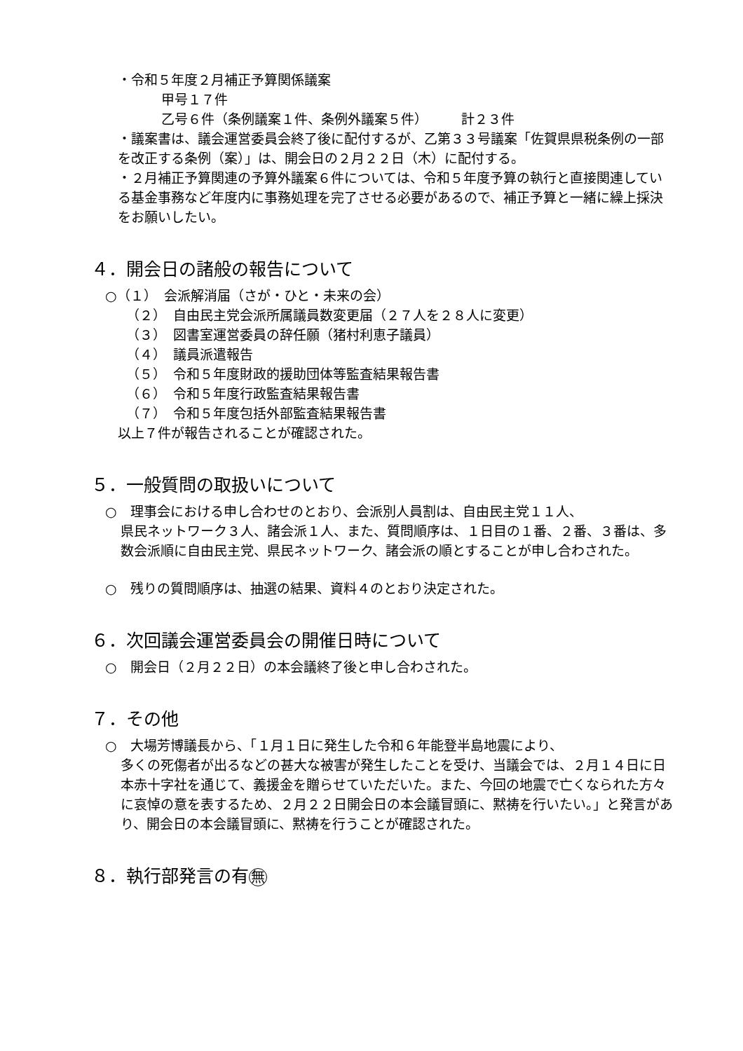・令和５年度２月補正予算関係議案
甲号１７件
乙号６件（条例議案１件、条例外議案５件）　　　計２３件
・議案書は、議会運営委員会終了後に配付するが、乙第３３号議案「佐賀県県税条例の一部を改正する条例（案）」は、開会日の２月２２日（木）に配付する。
・２月補正予算関連の予算外議案６件については、令和５年度予算の執行と直接関連している基金事務など年度内に事務処理を完了させる必要があるので、補正予算と一緒に繰上採決をお願いしたい。
４．開会日の諸般の報告について
○（１）　会派解消届（さが・ひと・未来の会）
（２）　自由民主党会派所属議員数変更届（２７人を２８人に変更）
（３）　図書室運営委員の辞任願（猪村利恵子議員）
（４）　議員派遣報告
（５）　令和５年度財政的援助団体等監査結果報告書
（６）　令和５年度行政監査結果報告書
（７）　令和５年度包括外部監査結果報告書
以上７件が報告されることが確認された。
５．一般質問の取扱いについて
○　理事会における申し合わせのとおり、会派別人員割は、自由民主党１１人、
県民ネットワーク３人、諸会派１人、また、質問順序は、１日目の１番、２番、３番は、多数会派順に自由民主党、県民ネットワーク、諸会派の順とすることが申し合わされた。
○　残りの質問順序は、抽選の結果、資料４のとおり決定された。
６．次回議会運営委員会の開催日時について
○　開会日（２月２２日）の本会議終了後と申し合わされた。
７．その他
○　大場芳博議長から、「１月１日に発生した令和６年能登半島地震により、
多くの死傷者が出るなどの甚大な被害が発生したことを受け、当議会では、２月１４日に日本赤十字社を通じて、義援金を贈らせていただいた。また、今回の地震で亡くなられた方々に哀悼の意を表するため、２月２２日開会日の本会議冒頭に、黙祷を行いたい。」と発言があり、開会日の本会議冒頭に、黙祷を行うことが確認された。
８．執行部発言の有無